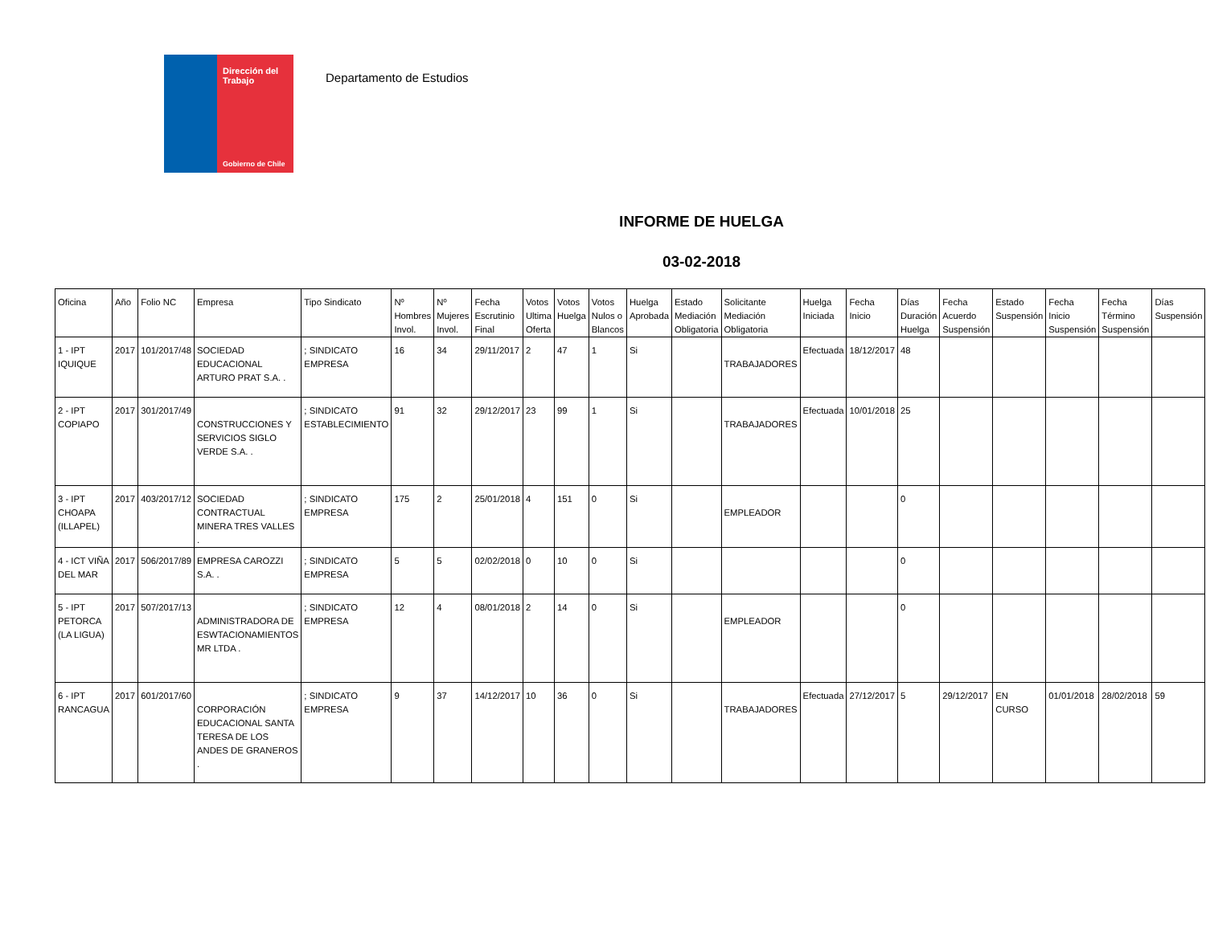Dirección del Trabajo
Gobierno de Chile
Departamento de Estudios
INFORME DE HUELGA
03-02-2018
| Oficina | Año | Folio NC | Empresa | Tipo Sindicato | Nº Hombres Invol. | Nº Mujeres Invol. | Fecha Escrutinio Final | Votos Ultima Oferta | Votos Huelga | Votos Nulos o Blancos | Huelga Aprobada | Estado Mediación Obligatoria | Solicitante Mediación Obligatoria | Huelga Iniciada | Fecha Inicio | Días Duración Huelga | Fecha Acuerdo Suspensión | Estado Suspensión | Fecha Inicio Suspensión | Fecha Término Suspensión | Días Suspensión |
| --- | --- | --- | --- | --- | --- | --- | --- | --- | --- | --- | --- | --- | --- | --- | --- | --- | --- | --- | --- | --- | --- |
| 1 - IPT IQUIQUE | 2017 | 101/2017/48 | SOCIEDAD EDUCACIONAL ARTURO PRAT S.A. . | ; SINDICATO EMPRESA | 16 | 34 | 29/11/2017 | 2 | 47 | 1 | Si | | TRABAJADORES | Efectuada | 18/12/2017 | 48 | | | | | |
| 2 - IPT COPIAPO | 2017 | 301/2017/49 | CONSTRUCCIONES Y SERVICIOS SIGLO VERDE S.A. . | ; SINDICATO ESTABLECIMIENTO | 91 | 32 | 29/12/2017 | 23 | 99 | 1 | Si | | TRABAJADORES | Efectuada | 10/01/2018 | 25 | | | | | |
| 3 - IPT CHOAPA (ILLAPEL) | 2017 | 403/2017/12 | SOCIEDAD CONTRACTUAL MINERA TRES VALLES . | ; SINDICATO EMPRESA | 175 | 2 | 25/01/2018 | 4 | 151 | 0 | Si | | EMPLEADOR | | | 0 | | | | | |
| 4 - ICT VIÑA DEL MAR | 2017 | 506/2017/89 | EMPRESA CAROZZI S.A. . | ; SINDICATO EMPRESA | 5 | 5 | 02/02/2018 | 0 | 10 | 0 | Si | | | | | 0 | | | | | |
| 5 - IPT PETORCA (LA LIGUA) | 2017 | 507/2017/13 | ADMINISTRADORA DE ESWTACIONAMIENTOS MR LTDA . | ; SINDICATO EMPRESA | 12 | 4 | 08/01/2018 | 2 | 14 | 0 | Si | | EMPLEADOR | | | 0 | | | | | |
| 6 - IPT RANCAGUA | 2017 | 601/2017/60 | CORPORACIÓN EDUCACIONAL SANTA TERESA DE LOS ANDES DE GRANEROS . | ; SINDICATO EMPRESA | 9 | 37 | 14/12/2017 | 10 | 36 | 0 | Si | | TRABAJADORES | Efectuada | 27/12/2017 | 5 | 29/12/2017 | EN CURSO | 01/01/2018 | 28/02/2018 | 59 |